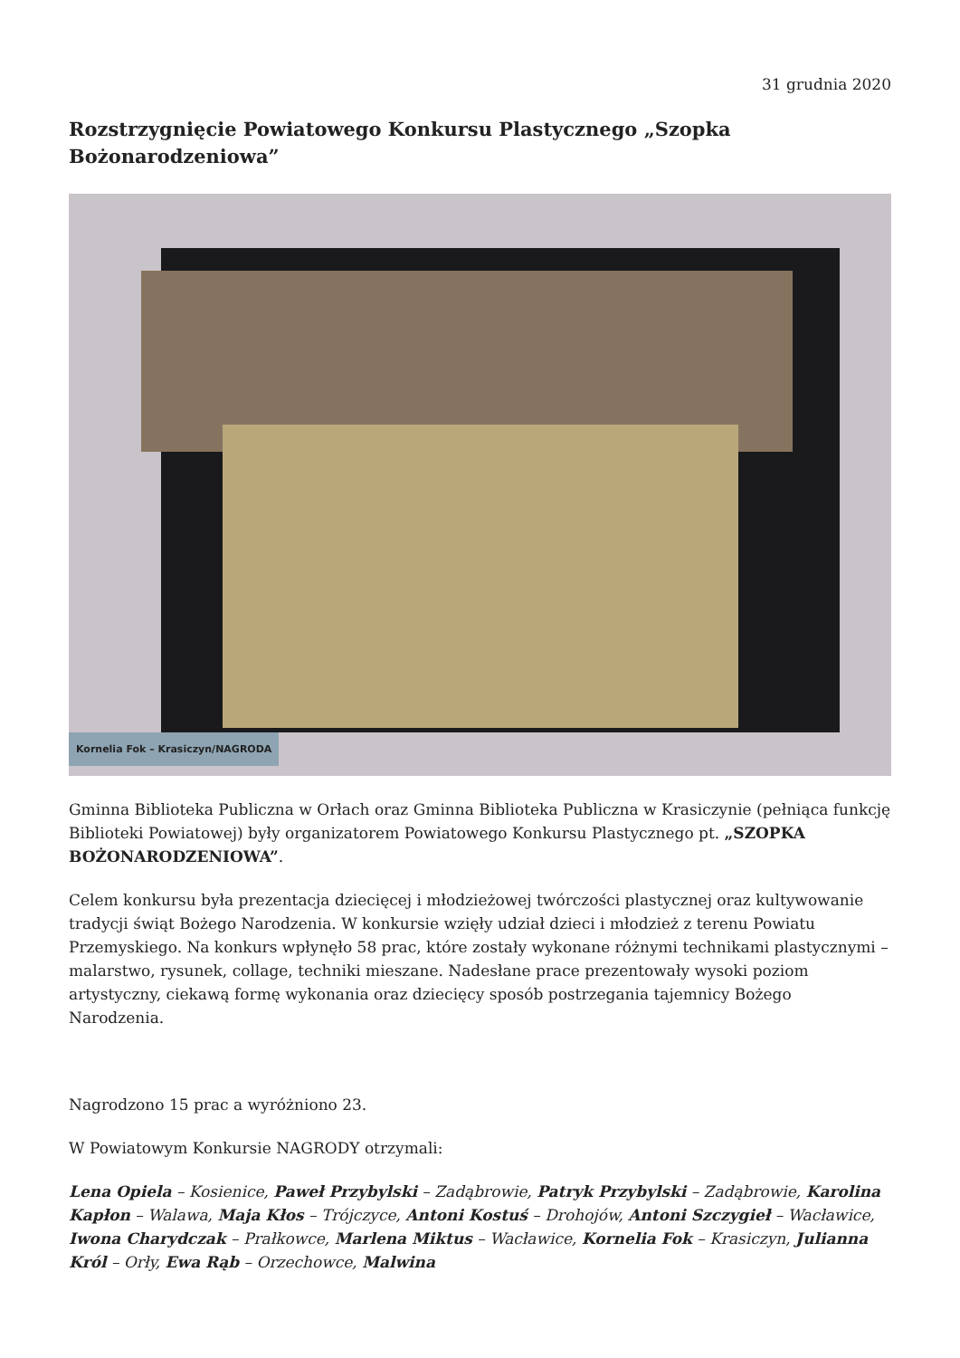31 grudnia 2020
Rozstrzygnięcie Powiatowego Konkursu Plastycznego „Szopka Bożonarodzeniowa”
Kornelia Fok – Krasiczyn/NAGRODA
Gminna Biblioteka Publiczna w Orłach oraz Gminna Biblioteka Publiczna w Krasiczynie (pełniąca funkcję Biblioteki Powiatowej) były organizatorem Powiatowego Konkursu Plastycznego pt. „SZOPKA BOŻONARODZENIOWA”.
Celem konkursu była prezentacja dziecięcej i młodzieżowej twórczości plastycznej oraz kultywowanie tradycji świąt Bożego Narodzenia. W konkursie wzięły udział dzieci i młodzież z terenu Powiatu Przemyskiego. Na konkurs wpłynęło 58 prac, które zostały wykonane różnymi technikami plastycznymi – malarstwo, rysunek, collage, techniki mieszane. Nadesłane prace prezentowały wysoki poziom artystyczny, ciekawą formę wykonania oraz dziecięcy sposób postrzegania tajemnicy Bożego Narodzenia.
Nagrodzono 15 prac a wyróżniono 23.
W Powiatowym Konkursie NAGRODY otrzymali:
Lena Opiela – Kosienice, Paweł Przybylski – Zadąbrowie, Patryk Przybylski – Zadąbrowie, Karolina Kapłon – Walawa, Maja Kłos – Trójczyce, Antoni Kostuś – Drohojów, Antoni Szczygieł – Wacławice, Iwona Charydczak – Prałkowce, Marlena Miktus – Wacławice, Kornelia Fok – Krasiczyn, Julianna Król – Orły, Ewa Rąb – Orzechowce, Malwina